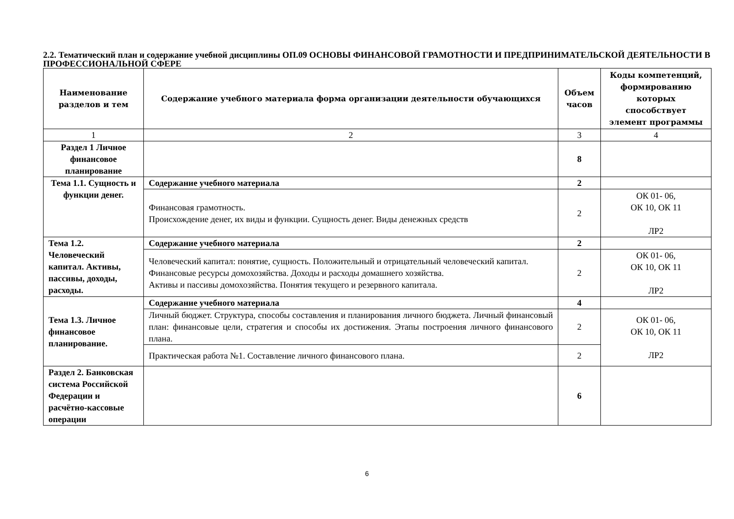2.2. Тематический план и содержание учебной дисциплины ОП.09 ОСНОВЫ ФИНАНСОВОЙ ГРАМОТНОСТИ И ПРЕДПРИНИМАТЕЛЬСКОЙ ДЕЯТЕЛЬНОСТИ В ПРОФЕССИОНАЛЬНОЙ СФЕРЕ
| Наименование разделов и тем | Содержание учебного материала форма организации деятельности обучающихся | Объем часов | Коды компетенций, формированию которых способствует элемент программы |
| --- | --- | --- | --- |
| 1 | 2 | 3 | 4 |
| Раздел 1 Личное финансовое планирование | | 8 | |
| Тема 1.1. Сущность и функции денег. | Содержание учебного материала | 2 | |
| | Финансовая грамотность. Происхождение денег, их виды и функции. Сущность денег. Виды денежных средств | 2 | ОК 01- 06, ОК 10, ОК 11 ЛР2 |
| Тема 1.2. Человеческий капитал. Активы, пассивы, доходы, расходы. | Содержание учебного материала | 2 | |
| | Человеческий капитал: понятие, сущность. Положительный и отрицательный человеческий капитал. Финансовые ресурсы домохозяйства. Доходы и расходы домашнего хозяйства. Активы и пассивы домохозяйства. Понятия текущего и резервного капитала. | 2 | ОК 01- 06, ОК 10, ОК 11 ЛР2 |
| Тема 1.3. Личное финансовое планирование. | Содержание учебного материала | 4 | |
| | Личный бюджет. Структура, способы составления и планирования личного бюджета. Личный финансовый план: финансовые цели, стратегия и способы их достижения. Этапы построения личного финансового плана. | 2 | ОК 01- 06, ОК 10, ОК 11 ЛР2 |
| | Практическая работа №1. Составление личного финансового плана. | 2 | |
| Раздел 2. Банковская система Российской Федерации и расчётно-кассовые операции | | 6 | |
6